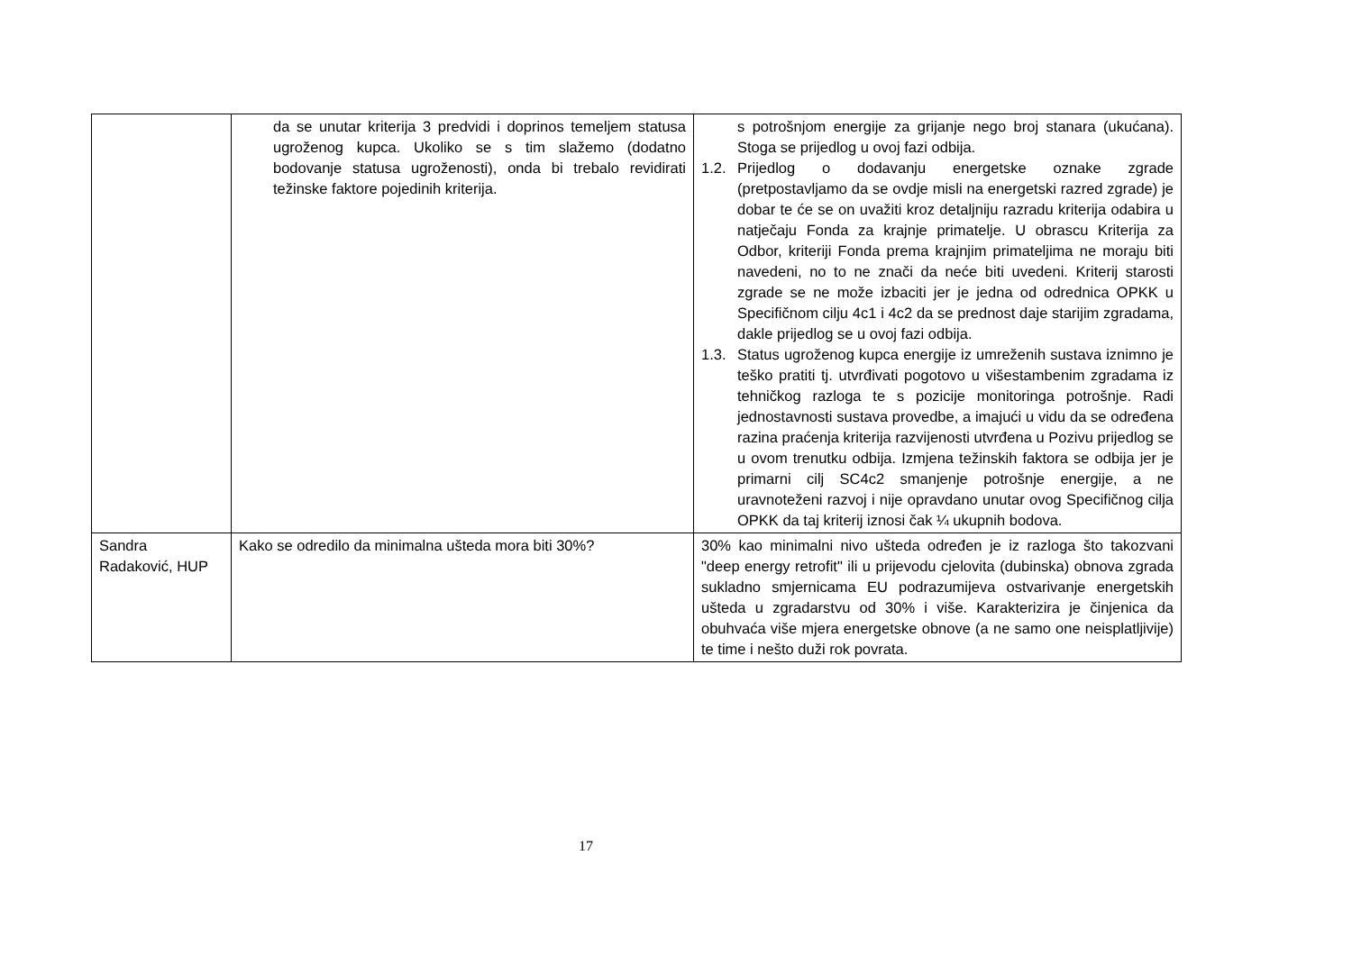| | da se unutar kriterija 3 predvidi i doprinos temeljem statusa ugroženog kupca. Ukoliko se s tim slažemo (dodatno bodovanje statusa ugroženosti), onda bi trebalo revidirati težinske faktore pojedinih kriterija. | s potrošnjom energije za grijanje nego broj stanara (ukućana). Stoga se prijedlog u ovoj fazi odbija. 1.2. Prijedlog o dodavanju energetske oznake zgrade (pretpostavljamo da se ovdje misli na energetski razred zgrade) je dobar te će se on uvažiti kroz detaljniju razradu kriterija odabira u natječaju Fonda za krajnje primatelje. U obrascu Kriterija za Odbor, kriteriji Fonda prema krajnjim primateljima ne moraju biti navedeni, no to ne znači da neće biti uvedeni. Kriterij starosti zgrade se ne može izbaciti jer je jedna od odrednica OPKK u Specifičnom cilju 4c1 i 4c2 da se prednost daje starijim zgradama, dakle prijedlog se u ovoj fazi odbija. 1.3. Status ugroženog kupca energije iz umreženih sustava iznimno je teško pratiti tj. utvrđivati pogotovo u višestambenim zgradama iz tehničkog razloga te s pozicije monitoringa potrošnje. Radi jednostavnosti sustava provedbe, a imajući u vidu da se određena razina praćenja kriterija razvijenosti utvrđena u Pozivu prijedlog se u ovom trenutku odbija. Izmjena težinskih faktora se odbija jer je primarni cilj SC4c2 smanjenje potrošnje energije, a ne uravnoteženi razvoj i nije opravdano unutar ovog Specifičnog cilja OPKK da taj kriterij iznosi čak ¼ ukupnih bodova. |
| Sandra Radaković, HUP | Kako se odredilo da minimalna ušteda mora biti 30%? | 30% kao minimalni nivo ušteda određen je iz razloga što takozvani "deep energy retrofit" ili u prijevodu cjelovita (dubinska) obnova zgrada sukladno smjernicama EU podrazumijeva ostvarivanje energetskih ušteda u zgradarstvu od 30% i više. Karakterizira je činjenica da obuhvaća više mjera energetske obnove (a ne samo one neisplatljivije) te time i nešto duži rok povrata. |
17